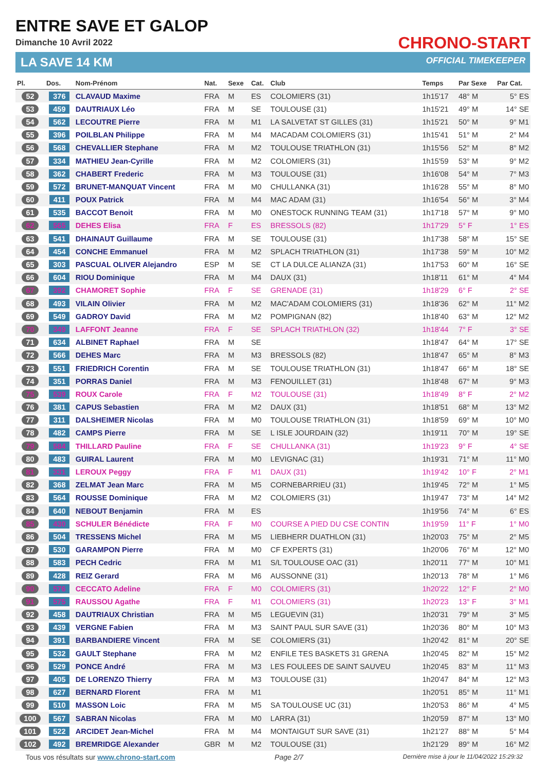ENTRE SAVE ET GALOP
Dimanche 10 Avril 2022
LA SAVE 14 KM
CHRONO-START
OFFICIAL TIMEKEEPER
| Pl. | Dos. | Nom-Prénom | Nat. | Sexe | Cat. | Club | Temps | Par Sexe | Par Cat. |
| --- | --- | --- | --- | --- | --- | --- | --- | --- | --- |
| 52 | 376 | CLAVAUD Maxime | FRA | M | ES | COLOMIERS (31) | 1h15'17 | 48° M | 5° ES |
| 53 | 459 | DAUTRIAUX Léo | FRA | M | SE | TOULOUSE (31) | 1h15'21 | 49° M | 14° SE |
| 54 | 562 | LECOUTRE Pierre | FRA | M | M1 | LA SALVETAT ST GILLES (31) | 1h15'21 | 50° M | 9° M1 |
| 55 | 396 | POILBLAN Philippe | FRA | M | M4 | MACADAM COLOMIERS (31) | 1h15'41 | 51° M | 2° M4 |
| 56 | 568 | CHEVALLIER Stephane | FRA | M | M2 | TOULOUSE TRIATHLON (31) | 1h15'56 | 52° M | 8° M2 |
| 57 | 334 | MATHIEU Jean-Cyrille | FRA | M | M2 | COLOMIERS (31) | 1h15'59 | 53° M | 9° M2 |
| 58 | 362 | CHABERT Frederic | FRA | M | M3 | TOULOUSE (31) | 1h16'08 | 54° M | 7° M3 |
| 59 | 572 | BRUNET-MANQUAT Vincent | FRA | M | M0 | CHULLANKA (31) | 1h16'28 | 55° M | 8° M0 |
| 60 | 411 | POUX Patrick | FRA | M | M4 | MAC ADAM (31) | 1h16'54 | 56° M | 3° M4 |
| 61 | 535 | BACCOT Benoit | FRA | M | M0 | ONESTOCK RUNNING TEAM (31) | 1h17'18 | 57° M | 9° M0 |
| 62 | 565 | DEHES Elisa | FRA | F | ES | BRESSOLS (82) | 1h17'29 | 5° F | 1° ES |
| 63 | 541 | DHAINAUT Guillaume | FRA | M | SE | TOULOUSE (31) | 1h17'38 | 58° M | 15° SE |
| 64 | 454 | CONCHE Emmanuel | FRA | M | M2 | SPLACH TRIATHLON (31) | 1h17'38 | 59° M | 10° M2 |
| 65 | 303 | PASCUAL OLIVER Alejandro | ESP | M | SE | CT LA DULCE ALIANZA (31) | 1h17'53 | 60° M | 16° SE |
| 66 | 604 | RIOU Dominique | FRA | M | M4 | DAUX (31) | 1h18'11 | 61° M | 4° M4 |
| 67 | 392 | CHAMORET Sophie | FRA | F | SE | GRENADE (31) | 1h18'29 | 6° F | 2° SE |
| 68 | 493 | VILAIN Olivier | FRA | M | M2 | MAC'ADAM COLOMIERS (31) | 1h18'36 | 62° M | 11° M2 |
| 69 | 549 | GADROY David | FRA | M | M2 | POMPIGNAN (82) | 1h18'40 | 63° M | 12° M2 |
| 70 | 349 | LAFFONT Jeanne | FRA | F | SE | SPLACH TRIATHLON (32) | 1h18'44 | 7° F | 3° SE |
| 71 | 634 | ALBINET Raphael | FRA | M | SE | | 1h18'47 | 64° M | 17° SE |
| 72 | 566 | DEHES Marc | FRA | M | M3 | BRESSOLS (82) | 1h18'47 | 65° M | 8° M3 |
| 73 | 551 | FRIEDRICH Corentin | FRA | M | SE | TOULOUSE TRIATHLON (31) | 1h18'47 | 66° M | 18° SE |
| 74 | 351 | PORRAS Daniel | FRA | M | M3 | FENOUILLET (31) | 1h18'48 | 67° M | 9° M3 |
| 75 | 539 | ROUX Carole | FRA | F | M2 | TOULOUSE (31) | 1h18'49 | 8° F | 2° M2 |
| 76 | 381 | CAPUS Sebastien | FRA | M | M2 | DAUX (31) | 1h18'51 | 68° M | 13° M2 |
| 77 | 311 | DALSHEIMER Nicolas | FRA | M | M0 | TOULOUSE TRIATHLON (31) | 1h18'59 | 69° M | 10° M0 |
| 78 | 482 | CAMPS Pierre | FRA | M | SE | L ISLE JOURDAIN (32) | 1h19'11 | 70° M | 19° SE |
| 79 | 584 | THILLARD Pauline | FRA | F | SE | CHULLANKA (31) | 1h19'23 | 9° F | 4° SE |
| 80 | 483 | GUIRAL Laurent | FRA | M | M0 | LEVIGNAC (31) | 1h19'31 | 71° M | 11° M0 |
| 81 | 331 | LEROUX Peggy | FRA | F | M1 | DAUX (31) | 1h19'42 | 10° F | 2° M1 |
| 82 | 368 | ZELMAT Jean Marc | FRA | M | M5 | CORNEBARRIEU (31) | 1h19'45 | 72° M | 1° M5 |
| 83 | 564 | ROUSSE Dominique | FRA | M | M2 | COLOMIERS (31) | 1h19'47 | 73° M | 14° M2 |
| 84 | 640 | NEBOUT Benjamin | FRA | M | ES | | 1h19'56 | 74° M | 6° ES |
| 85 | 430 | SCHULER Bénédicte | FRA | F | M0 | COURSE A PIED DU CSE CONTIN | 1h19'59 | 11° F | 1° M0 |
| 86 | 504 | TRESSENS Michel | FRA | M | M5 | LIEBHERR DUATHLON (31) | 1h20'03 | 75° M | 2° M5 |
| 87 | 530 | GARAMPON Pierre | FRA | M | M0 | CF EXPERTS (31) | 1h20'06 | 76° M | 12° M0 |
| 88 | 583 | PECH Cedric | FRA | M | M1 | S/L TOULOUSE OAC (31) | 1h20'11 | 77° M | 10° M1 |
| 89 | 428 | REIZ Gerard | FRA | M | M6 | AUSSONNE (31) | 1h20'13 | 78° M | 1° M6 |
| 90 | 576 | CECCATO Adeline | FRA | F | M0 | COLOMIERS (31) | 1h20'22 | 12° F | 2° M0 |
| 91 | 575 | RAUSSOU Agathe | FRA | F | M1 | COLOMIERS (31) | 1h20'23 | 13° F | 3° M1 |
| 92 | 458 | DAUTRIAUX Christian | FRA | M | M5 | LEGUEVIN (31) | 1h20'31 | 79° M | 3° M5 |
| 93 | 439 | VERGNE Fabien | FRA | M | M3 | SAINT PAUL SUR SAVE (31) | 1h20'36 | 80° M | 10° M3 |
| 94 | 391 | BARBANDIERE Vincent | FRA | M | SE | COLOMIERS (31) | 1h20'42 | 81° M | 20° SE |
| 95 | 532 | GAULT Stephane | FRA | M | M2 | ENFILE TES BASKETS 31 GRENA | 1h20'45 | 82° M | 15° M2 |
| 96 | 529 | PONCE André | FRA | M | M3 | LES FOULEES DE SAINT SAUVEU | 1h20'45 | 83° M | 11° M3 |
| 97 | 405 | DE LORENZO Thierry | FRA | M | M3 | TOULOUSE (31) | 1h20'47 | 84° M | 12° M3 |
| 98 | 627 | BERNARD Florent | FRA | M | M1 | | 1h20'51 | 85° M | 11° M1 |
| 99 | 510 | MASSON Loic | FRA | M | M5 | SA TOULOUSE UC (31) | 1h20'53 | 86° M | 4° M5 |
| 100 | 567 | SABRAN Nicolas | FRA | M | M0 | LARRA (31) | 1h20'59 | 87° M | 13° M0 |
| 101 | 522 | ARCIDET Jean-Michel | FRA | M | M4 | MONTAIGUT SUR SAVE (31) | 1h21'27 | 88° M | 5° M4 |
| 102 | 492 | BREMRIDGE Alexander | GBR | M | M2 | TOULOUSE (31) | 1h21'29 | 89° M | 16° M2 |
Tous vos résultats sur www.chrono-start.com Page 2/7 Dernière mise à jour le 11/04/2022 15:29:32